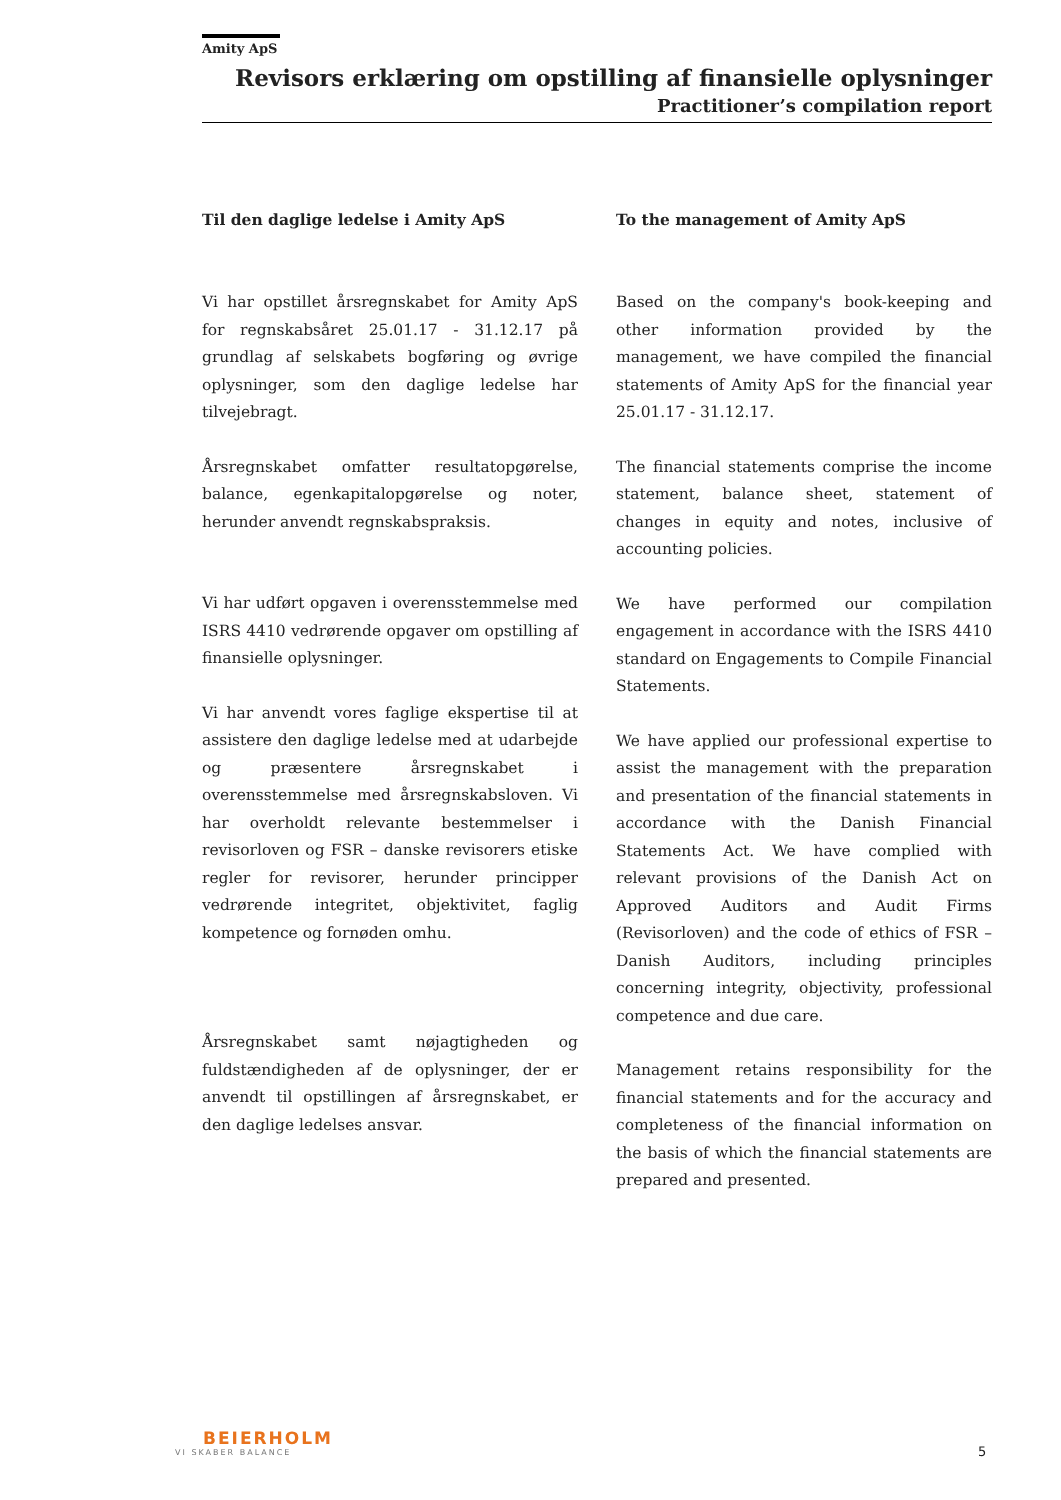Amity ApS
Revisors erklæring om opstilling af finansielle oplysninger
Practitioner’s compilation report
Til den daglige ledelse i Amity ApS
Vi har opstillet årsregnskabet for Amity ApS for regnskabsåret 25.01.17 - 31.12.17 på grundlag af selskabets bogføring og øvrige oplysninger, som den daglige ledelse har tilvejebragt.
Årsregnskabet omfatter resultatopgørelse, balance, egenkapitalopgørelse og noter, herunder anvendt regnskabspraksis.
Vi har udført opgaven i overensstemmelse med ISRS 4410 vedrørende opgaver om opstilling af finansielle oplysninger.
Vi har anvendt vores faglige ekspertise til at assistere den daglige ledelse med at udarbejde og præsentere årsregnskabet i overensstemmelse med årsregnskabsloven. Vi har overholdt relevante bestemmelser i revisorloven og FSR – danske revisorers etiske regler for revisorer, herunder principper vedrørende integritet, objektivitet, faglig kompetence og fornøden omhu.
Årsregnskabet samt nøjagtigheden og fuldstændigheden af de oplysninger, der er anvendt til opstillingen af årsregnskabet, er den daglige ledelses ansvar.
To the management of Amity ApS
Based on the company's book-keeping and other information provided by the management, we have compiled the financial statements of Amity ApS for the financial year 25.01.17 - 31.12.17.
The financial statements comprise the income statement, balance sheet, statement of changes in equity and notes, inclusive of accounting policies.
We have performed our compilation engagement in accordance with the ISRS 4410 standard on Engagements to Compile Financial Statements.
We have applied our professional expertise to assist the management with the preparation and presentation of the financial statements in accordance with the Danish Financial Statements Act. We have complied with relevant provisions of the Danish Act on Approved Auditors and Audit Firms (Revisorloven) and the code of ethics of FSR – Danish Auditors, including principles concerning integrity, objectivity, professional competence and due care.
Management retains responsibility for the financial statements and for the accuracy and completeness of the financial information on the basis of which the financial statements are prepared and presented.
BEIERHOLM
VI SKABER BALANCE
5